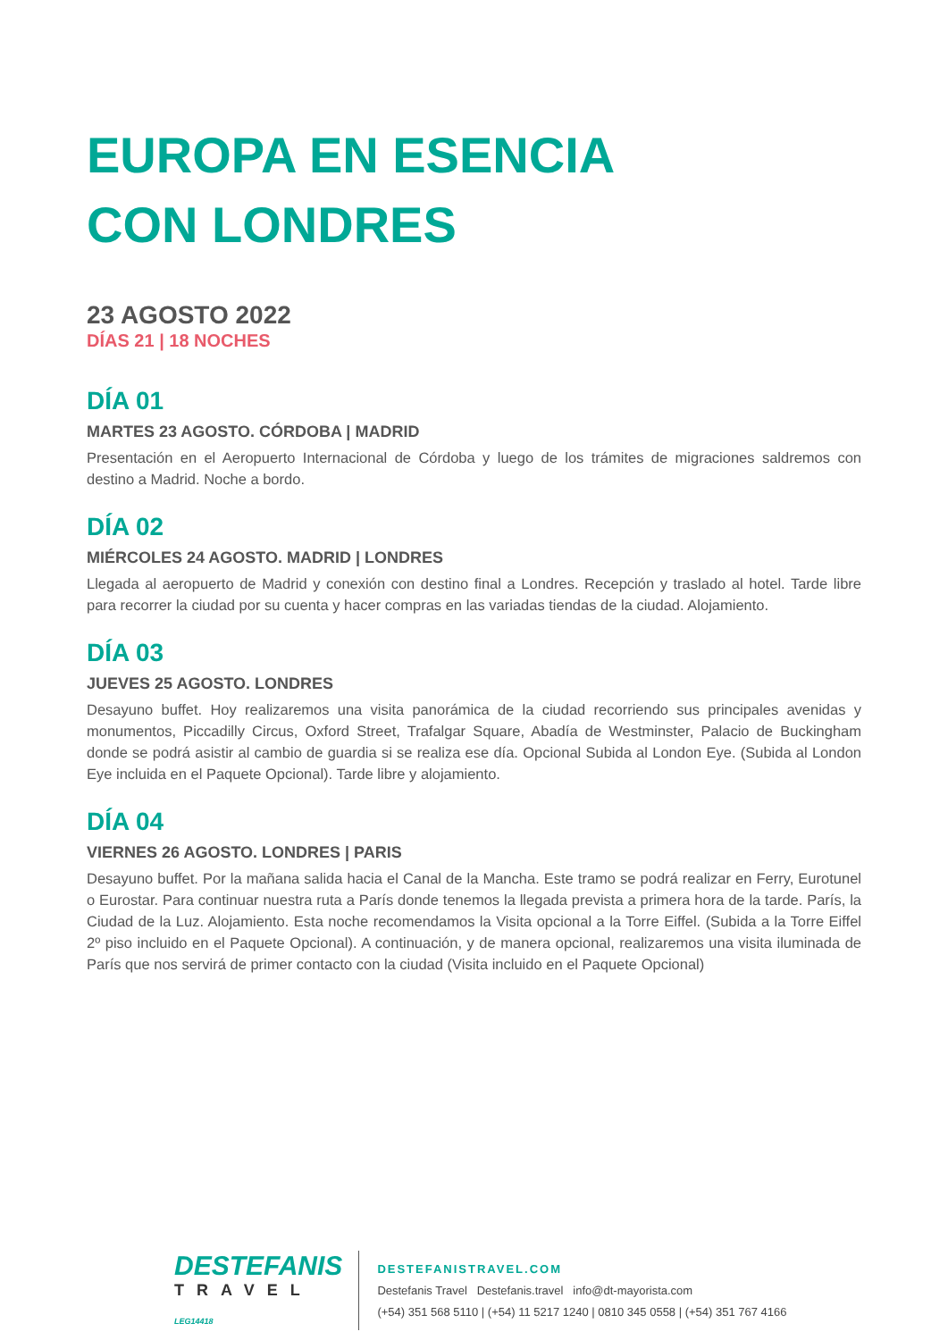EUROPA EN ESENCIA
CON LONDRES
23 AGOSTO 2022
DÍAS 21 | 18 NOCHES
DÍA 01
MARTES 23 AGOSTO. CÓRDOBA | MADRID
Presentación en el Aeropuerto Internacional de Córdoba y luego de los trámites de migraciones saldremos con destino a Madrid. Noche a bordo.
DÍA 02
MIÉRCOLES 24 AGOSTO. MADRID | LONDRES
Llegada al aeropuerto de Madrid y conexión con destino final a Londres. Recepción y traslado al hotel. Tarde libre para recorrer la ciudad por su cuenta y hacer compras en las variadas tiendas de la ciudad. Alojamiento.
DÍA 03
JUEVES 25 AGOSTO. LONDRES
Desayuno buffet. Hoy realizaremos una visita panorámica de la ciudad recorriendo sus principales avenidas y monumentos, Piccadilly Circus, Oxford Street, Trafalgar Square, Abadía de Westminster, Palacio de Buckingham donde se podrá asistir al cambio de guardia si se realiza ese día. Opcional Subida al London Eye. (Subida al London Eye incluida en el Paquete Opcional). Tarde libre y alojamiento.
DÍA 04
VIERNES 26 AGOSTO. LONDRES | PARIS
Desayuno buffet. Por la mañana salida hacia el Canal de la Mancha. Este tramo se podrá realizar en Ferry, Eurotunel o Eurostar. Para continuar nuestra ruta a París donde tenemos la llegada prevista a primera hora de la tarde. París, la Ciudad de la Luz. Alojamiento. Esta noche recomendamos la Visita opcional a la Torre Eiffel. (Subida a la Torre Eiffel 2º piso incluido en el Paquete Opcional). A continuación, y de manera opcional, realizaremos una visita iluminada de París que nos servirá de primer contacto con la ciudad (Visita incluido en el Paquete Opcional)
DESTEFANIS
TRAVEL
LEG14418
DESTEFANISTRAVEL.COM
Destefanis Travel Destefanis.travel info@dt-mayorista.com
(+54) 351 568 5110 | (+54) 11 5217 1240 | 0810 345 0558 | (+54) 351 767 4166